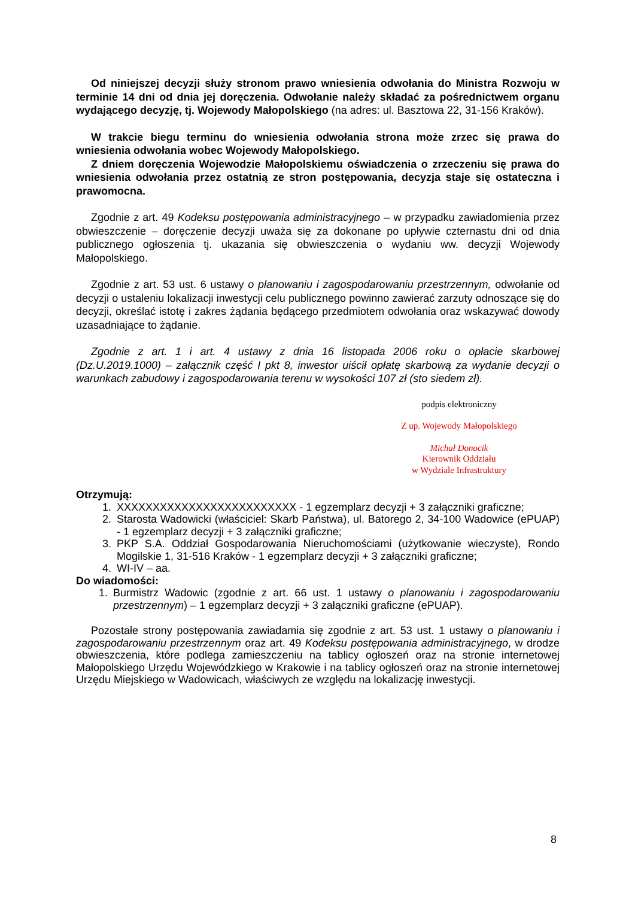Od niniejszej decyzji służy stronom prawo wniesienia odwołania do Ministra Rozwoju w terminie 14 dni od dnia jej doręczenia. Odwołanie należy składać za pośrednictwem organu wydającego decyzję, tj. Wojewody Małopolskiego (na adres: ul. Basztowa 22, 31-156 Kraków).
W trakcie biegu terminu do wniesienia odwołania strona może zrzec się prawa do wniesienia odwołania wobec Wojewody Małopolskiego.
Z dniem doręczenia Wojewodzie Małopolskiemu oświadczenia o zrzeczeniu się prawa do wniesienia odwołania przez ostatnią ze stron postępowania, decyzja staje się ostateczna i prawomocna.
Zgodnie z art. 49 Kodeksu postępowania administracyjnego – w przypadku zawiadomienia przez obwieszczenie – doręczenie decyzji uważa się za dokonane po upływie czternastu dni od dnia publicznego ogłoszenia tj. ukazania się obwieszczenia o wydaniu ww. decyzji Wojewody Małopolskiego.
Zgodnie z art. 53 ust. 6 ustawy o planowaniu i zagospodarowaniu przestrzennym, odwołanie od decyzji o ustaleniu lokalizacji inwestycji celu publicznego powinno zawierać zarzuty odnoszące się do decyzji, określać istotę i zakres żądania będącego przedmiotem odwołania oraz wskazywać dowody uzasadniające to żądanie.
Zgodnie z art. 1 i art. 4 ustawy z dnia 16 listopada 2006 roku o opłacie skarbowej (Dz.U.2019.1000) – załącznik część I pkt 8, inwestor uiścił opłatę skarbową za wydanie decyzji o warunkach zabudowy i zagospodarowania terenu w wysokości 107 zł (sto siedem zł).
podpis elektroniczny
Z up. Wojewody Małopolskiego
Michał Donocik
Kierownik Oddziału
w Wydziale Infrastruktury
Otrzymują:
1. XXXXXXXXXXXXXXXXXXXXXXXXX - 1 egzemplarz decyzji + 3 załączniki graficzne;
2. Starosta Wadowicki (właściciel: Skarb Państwa), ul. Batorego 2, 34-100 Wadowice (ePUAP) - 1 egzemplarz decyzji + 3 załączniki graficzne;
3. PKP S.A. Oddział Gospodarowania Nieruchomościami (użytkowanie wieczyste), Rondo Mogilskie 1, 31-516 Kraków - 1 egzemplarz decyzji + 3 załączniki graficzne;
4. WI-IV – aa.
Do wiadomości:
1. Burmistrz Wadowic (zgodnie z art. 66 ust. 1 ustawy o planowaniu i zagospodarowaniu przestrzennym) – 1 egzemplarz decyzji + 3 załączniki graficzne (ePUAP).
Pozostałe strony postępowania zawiadamia się zgodnie z art. 53 ust. 1 ustawy o planowaniu i zagospodarowaniu przestrzennym oraz art. 49 Kodeksu postępowania administracyjnego, w drodze obwieszczenia, które podlega zamieszczeniu na tablicy ogłoszeń oraz na stronie internetowej Małopolskiego Urzędu Wojewódzkiego w Krakowie i na tablicy ogłoszeń oraz na stronie internetowej Urzędu Miejskiego w Wadowicach, właściwych ze względu na lokalizację inwestycji.
8